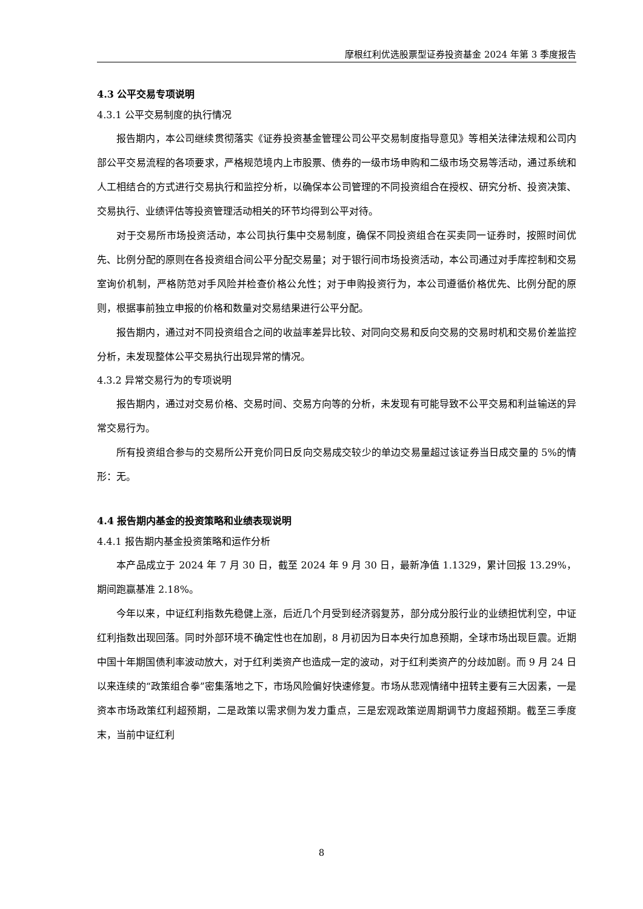摩根红利优选股票型证券投资基金 2024 年第 3 季度报告
4.3 公平交易专项说明
4.3.1 公平交易制度的执行情况
报告期内，本公司继续贯彻落实《证券投资基金管理公司公平交易制度指导意见》等相关法律法规和公司内部公平交易流程的各项要求，严格规范境内上市股票、债券的一级市场申购和二级市场交易等活动，通过系统和人工相结合的方式进行交易执行和监控分析，以确保本公司管理的不同投资组合在授权、研究分析、投资决策、交易执行、业绩评估等投资管理活动相关的环节均得到公平对待。
对于交易所市场投资活动，本公司执行集中交易制度，确保不同投资组合在买卖同一证券时，按照时间优先、比例分配的原则在各投资组合间公平分配交易量；对于银行间市场投资活动，本公司通过对手库控制和交易室询价机制，严格防范对手风险并检查价格公允性；对于申购投资行为，本公司遵循价格优先、比例分配的原则，根据事前独立申报的价格和数量对交易结果进行公平分配。
报告期内，通过对不同投资组合之间的收益率差异比较、对同向交易和反向交易的交易时机和交易价差监控分析，未发现整体公平交易执行出现异常的情况。
4.3.2 异常交易行为的专项说明
报告期内，通过对交易价格、交易时间、交易方向等的分析，未发现有可能导致不公平交易和利益输送的异常交易行为。
所有投资组合参与的交易所公开竞价同日反向交易成交较少的单边交易量超过该证券当日成交量的 5%的情形：无。
4.4 报告期内基金的投资策略和业绩表现说明
4.4.1 报告期内基金投资策略和运作分析
本产品成立于 2024 年 7 月 30 日，截至 2024 年 9 月 30 日，最新净值 1.1329，累计回报 13.29%，期间跑赢基准 2.18%。
今年以来，中证红利指数先稳健上涨，后近几个月受到经济弱复苏，部分成分股行业的业绩担忧利空，中证红利指数出现回落。同时外部环境不确定性也在加剧，8 月初因为日本央行加息预期，全球市场出现巨震。近期中国十年期国债利率波动放大，对于红利类资产也造成一定的波动，对于红利类资产的分歧加剧。而 9 月 24 日以来连续的“政策组合拳”密集落地之下，市场风险偏好快速修复。市场从悲观情绪中扭转主要有三大因素，一是资本市场政策红利超预期，二是政策以需求侧为发力重点，三是宏观政策逆周期调节力度超预期。截至三季度末，当前中证红利
8